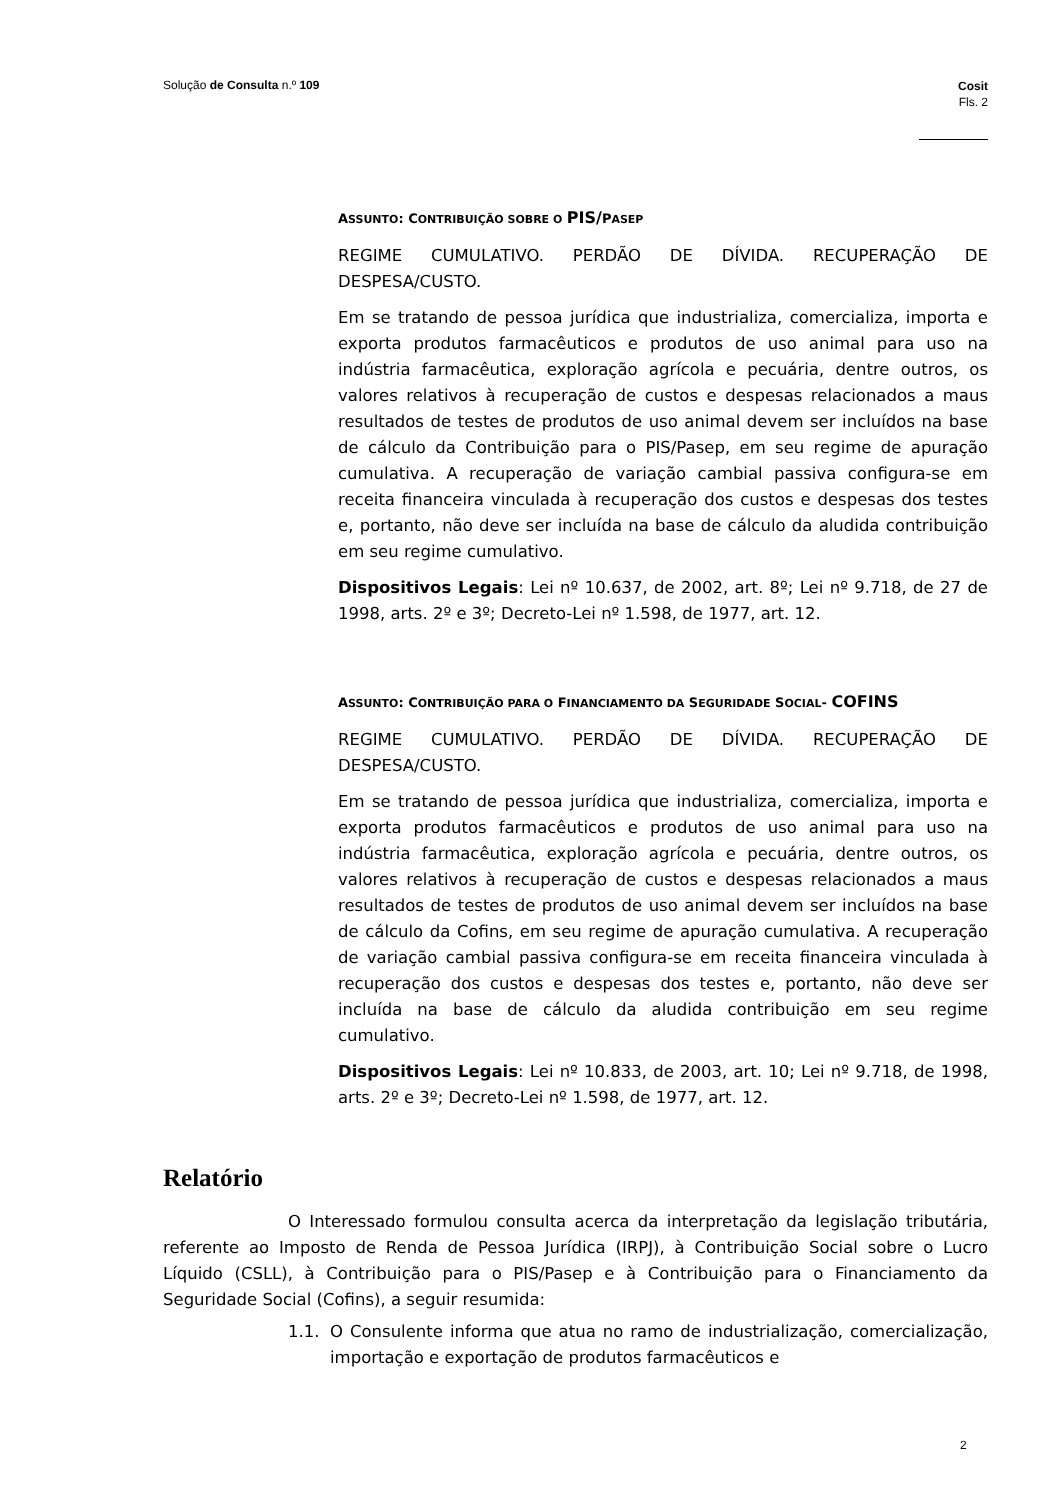Solução de Consulta n.º 109 Cosit
Fls. 2
ASSUNTO: CONTRIBUIÇÃO SOBRE O PIS/PASEP
REGIME CUMULATIVO. PERDÃO DE DÍVIDA. RECUPERAÇÃO DE DESPESA/CUSTO.
Em se tratando de pessoa jurídica que industrializa, comercializa, importa e exporta produtos farmacêuticos e produtos de uso animal para uso na indústria farmacêutica, exploração agrícola e pecuária, dentre outros, os valores relativos à recuperação de custos e despesas relacionados a maus resultados de testes de produtos de uso animal devem ser incluídos na base de cálculo da Contribuição para o PIS/Pasep, em seu regime de apuração cumulativa. A recuperação de variação cambial passiva configura-se em receita financeira vinculada à recuperação dos custos e despesas dos testes e, portanto, não deve ser incluída na base de cálculo da aludida contribuição em seu regime cumulativo.
Dispositivos Legais: Lei nº 10.637, de 2002, art. 8º; Lei nº 9.718, de 27 de 1998, arts. 2º e 3º; Decreto-Lei nº 1.598, de 1977, art. 12.
ASSUNTO: CONTRIBUIÇÃO PARA O FINANCIAMENTO DA SEGURIDADE SOCIAL- COFINS
REGIME CUMULATIVO. PERDÃO DE DÍVIDA. RECUPERAÇÃO DE DESPESA/CUSTO.
Em se tratando de pessoa jurídica que industrializa, comercializa, importa e exporta produtos farmacêuticos e produtos de uso animal para uso na indústria farmacêutica, exploração agrícola e pecuária, dentre outros, os valores relativos à recuperação de custos e despesas relacionados a maus resultados de testes de produtos de uso animal devem ser incluídos na base de cálculo da Cofins, em seu regime de apuração cumulativa. A recuperação de variação cambial passiva configura-se em receita financeira vinculada à recuperação dos custos e despesas dos testes e, portanto, não deve ser incluída na base de cálculo da aludida contribuição em seu regime cumulativo.
Dispositivos Legais: Lei nº 10.833, de 2003, art. 10; Lei nº 9.718, de 1998, arts. 2º e 3º; Decreto-Lei nº 1.598, de 1977, art. 12.
Relatório
O Interessado formulou consulta acerca da interpretação da legislação tributária, referente ao Imposto de Renda de Pessoa Jurídica (IRPJ), à Contribuição Social sobre o Lucro Líquido (CSLL), à Contribuição para o PIS/Pasep e à Contribuição para o Financiamento da Seguridade Social (Cofins), a seguir resumida:
1.1. O Consulente informa que atua no ramo de industrialização, comercialização, importação e exportação de produtos farmacêuticos e
2